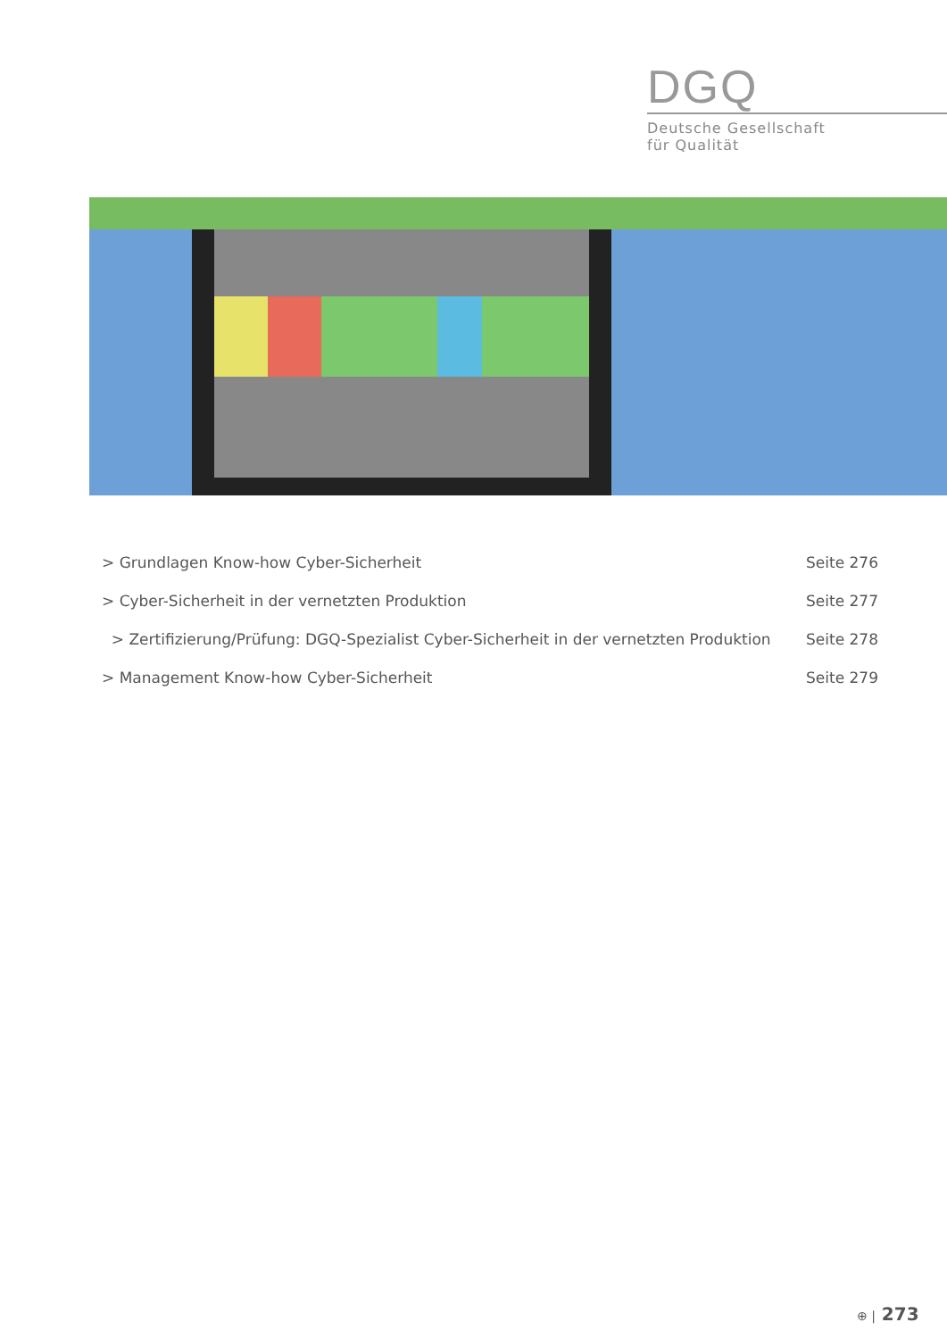DGQ
Deutsche Gesellschaft
für Qualität
> Grundlagen Know-how Cyber-Sicherheit Seite 276
> Cyber-Sicherheit in der vernetzten Produktion Seite 277
> Zertifizierung/Prüfung: DGQ-Spezialist Cyber-Sicherheit in der vernetzten Produktion Seite 278
> Management Know-how Cyber-Sicherheit Seite 279
⊕ | 273